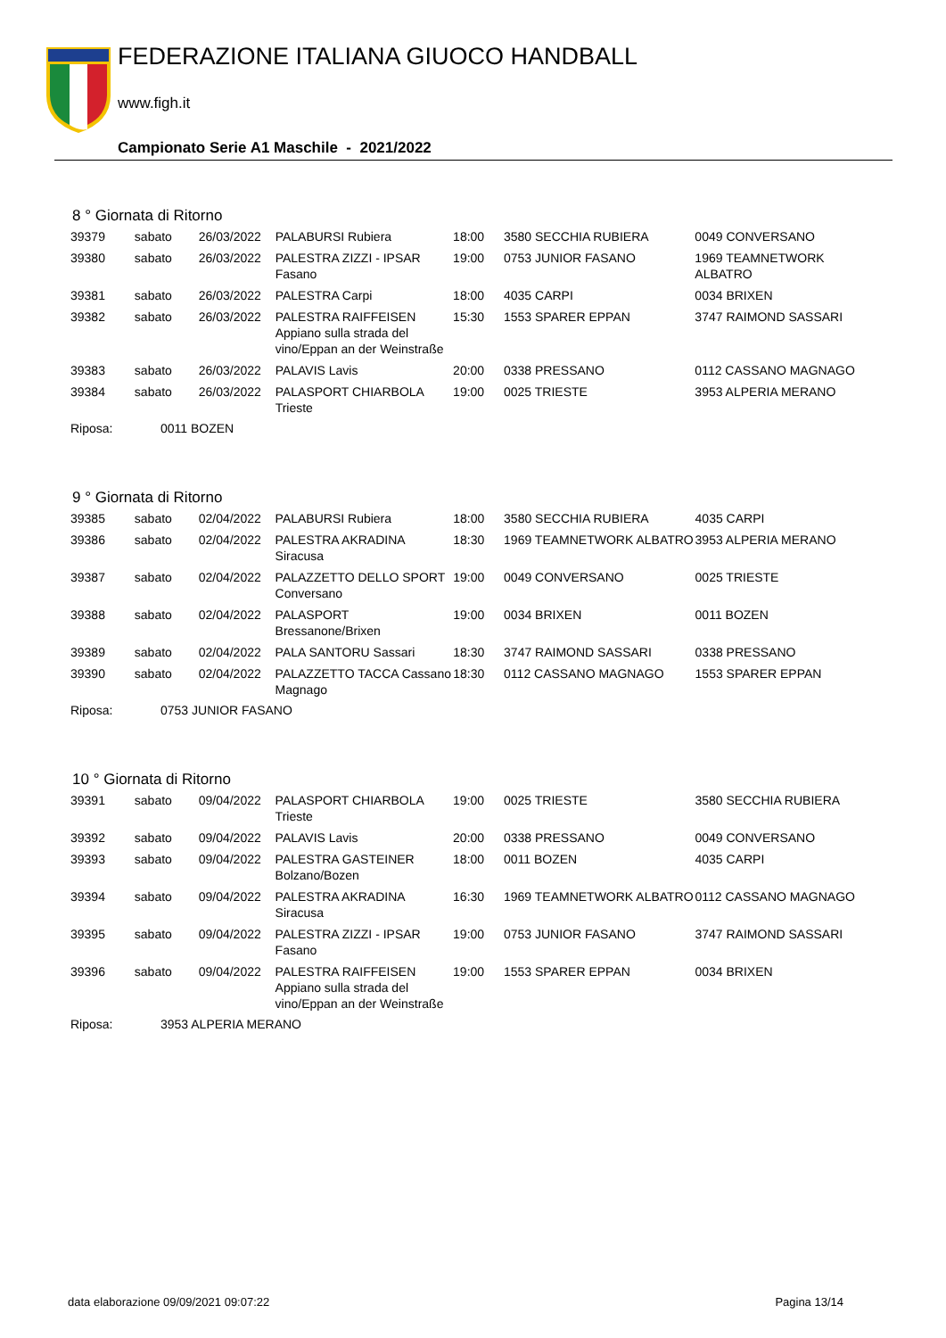FEDERAZIONE ITALIANA GIUOCO HANDBALL
www.figh.it
Campionato Serie A1 Maschile - 2021/2022
8 ° Giornata di Ritorno
| 39379 | sabato | 26/03/2022 | PALABURSI Rubiera | 18:00 | 3580 SECCHIA RUBIERA | 0049 CONVERSANO |
| 39380 | sabato | 26/03/2022 | PALESTRA ZIZZI - IPSAR Fasano | 19:00 | 0753 JUNIOR FASANO | 1969 TEAMNETWORK ALBATRO |
| 39381 | sabato | 26/03/2022 | PALESTRA Carpi | 18:00 | 4035 CARPI | 0034 BRIXEN |
| 39382 | sabato | 26/03/2022 | PALESTRA RAIFFEISEN Appiano sulla strada del vino/Eppan an der Weinstraße | 15:30 | 1553 SPARER EPPAN | 3747 RAIMOND SASSARI |
| 39383 | sabato | 26/03/2022 | PALAVIS Lavis | 20:00 | 0338 PRESSANO | 0112 CASSANO MAGNAGO |
| 39384 | sabato | 26/03/2022 | PALASPORT CHIARBOLA Trieste | 19:00 | 0025 TRIESTE | 3953 ALPERIA MERANO |
Riposa: 0011 BOZEN
9 ° Giornata di Ritorno
| 39385 | sabato | 02/04/2022 | PALABURSI Rubiera | 18:00 | 3580 SECCHIA RUBIERA | 4035 CARPI |
| 39386 | sabato | 02/04/2022 | PALESTRA AKRADINA Siracusa | 18:30 | 1969 TEAMNETWORK ALBATRO | 3953 ALPERIA MERANO |
| 39387 | sabato | 02/04/2022 | PALAZZETTO DELLO SPORT Conversano | 19:00 | 0049 CONVERSANO | 0025 TRIESTE |
| 39388 | sabato | 02/04/2022 | PALASPORT Bressanone/Brixen | 19:00 | 0034 BRIXEN | 0011 BOZEN |
| 39389 | sabato | 02/04/2022 | PALA SANTORU Sassari | 18:30 | 3747 RAIMOND SASSARI | 0338 PRESSANO |
| 39390 | sabato | 02/04/2022 | PALAZZETTO TACCA Cassano Magnago | 18:30 | 0112 CASSANO MAGNAGO | 1553 SPARER EPPAN |
Riposa: 0753 JUNIOR FASANO
10 ° Giornata di Ritorno
| 39391 | sabato | 09/04/2022 | PALASPORT CHIARBOLA Trieste | 19:00 | 0025 TRIESTE | 3580 SECCHIA RUBIERA |
| 39392 | sabato | 09/04/2022 | PALAVIS Lavis | 20:00 | 0338 PRESSANO | 0049 CONVERSANO |
| 39393 | sabato | 09/04/2022 | PALESTRA GASTEINER Bolzano/Bozen | 18:00 | 0011 BOZEN | 4035 CARPI |
| 39394 | sabato | 09/04/2022 | PALESTRA AKRADINA Siracusa | 16:30 | 1969 TEAMNETWORK ALBATRO | 0112 CASSANO MAGNAGO |
| 39395 | sabato | 09/04/2022 | PALESTRA ZIZZI - IPSAR Fasano | 19:00 | 0753 JUNIOR FASANO | 3747 RAIMOND SASSARI |
| 39396 | sabato | 09/04/2022 | PALESTRA RAIFFEISEN Appiano sulla strada del vino/Eppan an der Weinstraße | 19:00 | 1553 SPARER EPPAN | 0034 BRIXEN |
Riposa: 3953 ALPERIA MERANO
data elaborazione 09/09/2021 09:07:22 Pagina 13/14